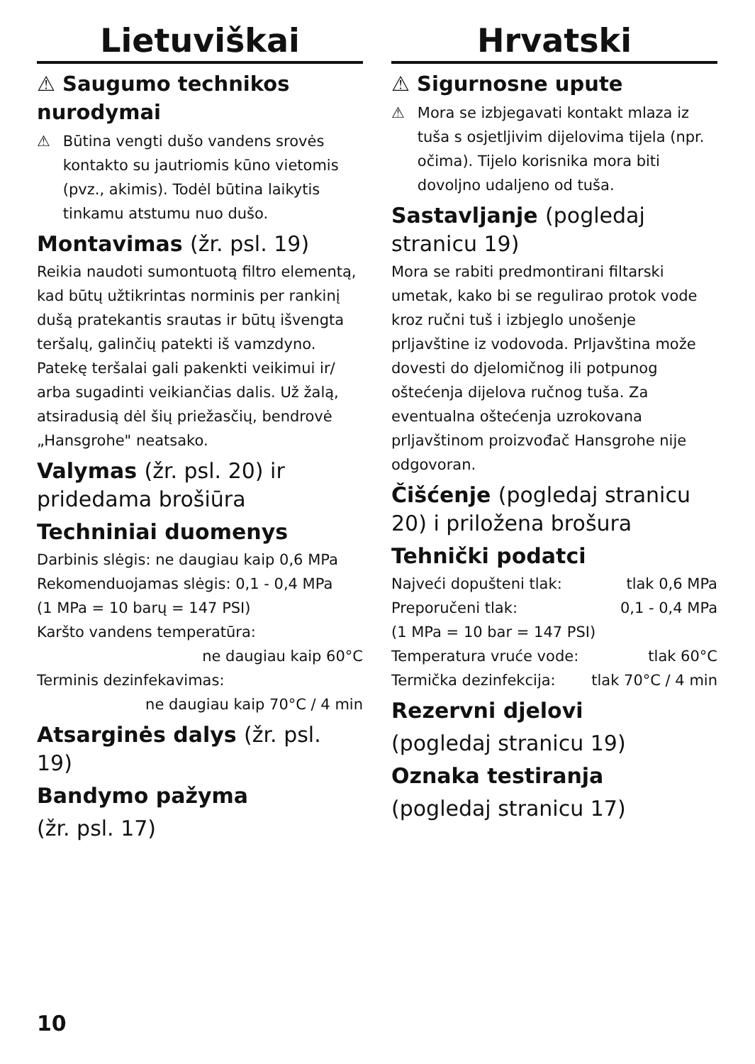Lietuviškai
⚠ Saugumo technikos nurodymai
⚠ Būtina vengti dušo vandens srovės kontakto su jautriomis kūno vietomis (pvz., akimis). Todėl būtina laikytis tinkamu atstumu nuo dušo.
Montavimas (žr. psl. 19)
Reikia naudoti sumontuotą filtro elementą, kad būtų užtikrintas norminis per rankinį dušą pratekantis srautas ir būtų išvengta teršalų, galinčių patekti iš vamzdyno. Patekę teršalai gali pakenkti veikimui ir/ arba sugadinti veikiančias dalis. Už žalą, atsiradusią dėl šių priežasčių, bendrovė „Hansgrohe" neatsako.
Valymas (žr. psl. 20) ir pridedama brošiūra
Techniniai duomenys
Darbinis slėgis: ne daugiau kaip 0,6 MPa
Rekomenduojamas slėgis: 0,1 - 0,4 MPa
(1 MPa = 10 barų = 147 PSI)
Karšto vandens temperatūra:
ne daugiau kaip 60°C
Terminis dezinfekavimas:
ne daugiau kaip 70°C / 4 min
Atsarginės dalys (žr. psl. 19)
Bandymo pažyma
(žr. psl. 17)
Hrvatski
⚠ Sigurnosne upute
⚠ Mora se izbjegavati kontakt mlaza iz tuša s osjetljivim dijelovima tijela (npr. očima). Tijelo korisnika mora biti dovoljno udaljeno od tuša.
Sastavljanje (pogledaj stranicu 19)
Mora se rabiti predmontirani filtarski umetak, kako bi se regulirao protok vode kroz ručni tuš i izbjeglo unošenje prljavštine iz vodovoda. Prljavština može dovesti do djelomičnog ili potpunog oštećenja dijelova ručnog tuša. Za eventualna oštećenja uzrokovana prljavštinom proizvođač Hansgrohe nije odgovoran.
Čišćenje (pogledaj stranicu 20) i priložena brošura
Tehnički podatci
Najveći dopušteni tlak: tlak 0,6 MPa
Preporučeni tlak: 0,1 - 0,4 MPa
(1 MPa = 10 bar = 147 PSI)
Temperatura vruće vode: tlak 60°C
Termička dezinfekcija: tlak 70°C / 4 min
Rezervni djelovi
(pogledaj stranicu 19)
Oznaka testiranja
(pogledaj stranicu 17)
10